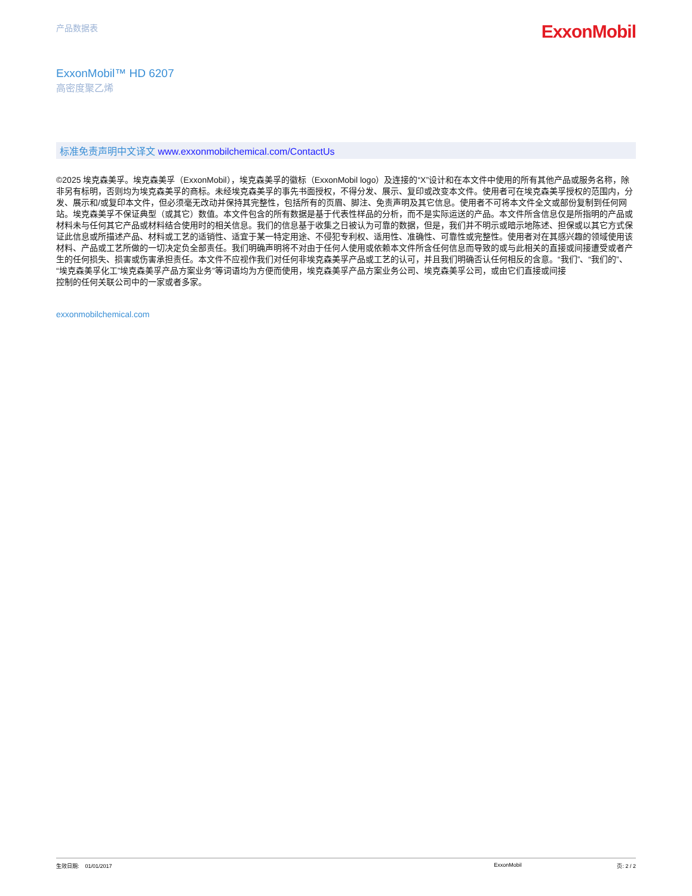产品数据表
ExxonMobil
ExxonMobil™ HD 6207
高密度聚乙烯
标准免责声明中文译文 www.exxonmobilchemical.com/ContactUs
©2025 埃克森美孚。埃克森美孚（ExxonMobil），埃克森美孚的徽标（ExxonMobil logo）及连接的“X”设计和在本文件中使用的所有其他产品或服务名称，除非另有标明，否则均为埃克森美孚的商标。未经埃克森美孚的事先书面授权，不得分发、展示、复印或改变本文件。使用者可在埃克森美孚授权的范围内，分发、展示和/或复印本文件，但必须毫无改动并保持其完整性，包括所有的页眉、脚注、免责声明及其它信息。使用者不可将本文件全文或部份复制到任何网站。埃克森美孚不保证典型（或其它）数值。本文件包含的所有数据是基于代表性样品的分析，而不是实际运送的产品。本文件所含信息仅是所指明的产品或材料未与任何其它产品或材料结合使用时的相关信息。我们的信息基于收集之日被认为可靠的数据，但是，我们并不明示或暗示地陈述、担保或以其它方式保证此信息或所描述产品、材料或工艺的适销性、适宜于某一特定用途、不侵犯专利权、适用性、准确性、可靠性或完整性。使用者对在其感兴趣的领域使用该材料、产品或工艺所做的一切决定负全部责任。我们明确声明将不对由于任何人使用或依赖本文件所含任何信息而导致的或与此相关的直接或间接遭受或者产生的任何损失、损害或伤害承担责任。本文件不应视作我们对任何非埃克森美孚产品或工艺的认可，并且我们明确否认任何相反的含意。“我们”、“我们的”、“埃克森美孚化工”埃克森美孚产品方案业务”等词语均为方便而使用，埃克森美孚产品方案业务公司、埃克森美孚公司，或由它们直接或间接
控制的任何关联公司中的一家或者多家。
exxonmobilchemical.com
生效日期: 01/01/2017 ExxonMobil 页: 2 / 2